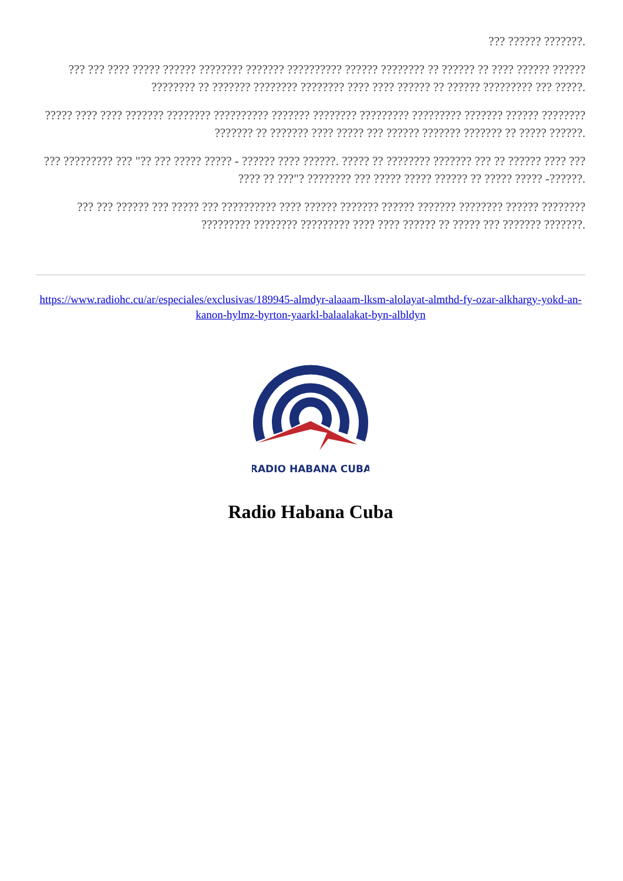??? ?????? ???????.
??? ??? ???? ????? ?????? ???????? ??????? ?????????? ?????? ???????? ?? ?????? ?? ???? ?????? ?????? ???????? ?? ??????? ???????? ???????? ???? ???? ?????? ?? ?????? ????????? ??? ?????.
????? ???? ???? ??????? ???????? ?????????? ??????? ???????? ????????? ????????? ??????? ?????? ???????? ??????? ?? ??????? ???? ????? ??? ?????? ??????? ??????? ?? ????? ??????.
??? ????????? ??? "?? ??? ????? ????? - ?????? ???? ??????. ????? ?? ???????? ??????? ??? ?? ?????? ???? ??? ???? ?? ???"? ???????? ??? ????? ????? ?????? ?? ????? ????? -??????.
??? ??? ?????? ??? ????? ??? ?????????? ???? ?????? ??????? ?????? ??????? ???????? ?????? ???????? ????????? ???????? ????????? ???? ???? ?????? ?? ????? ??? ??????? ???????.
https://www.radiohc.cu/ar/especiales/exclusivas/189945-almdyr-alaaam-lksm-alolayat-almthd-fy-ozar-alkhargy-yokd-an-kanon-hylmz-byrton-yaarkl-balaalakat-byn-albldyn
RADIO HABANA CUBA
Radio Habana Cuba